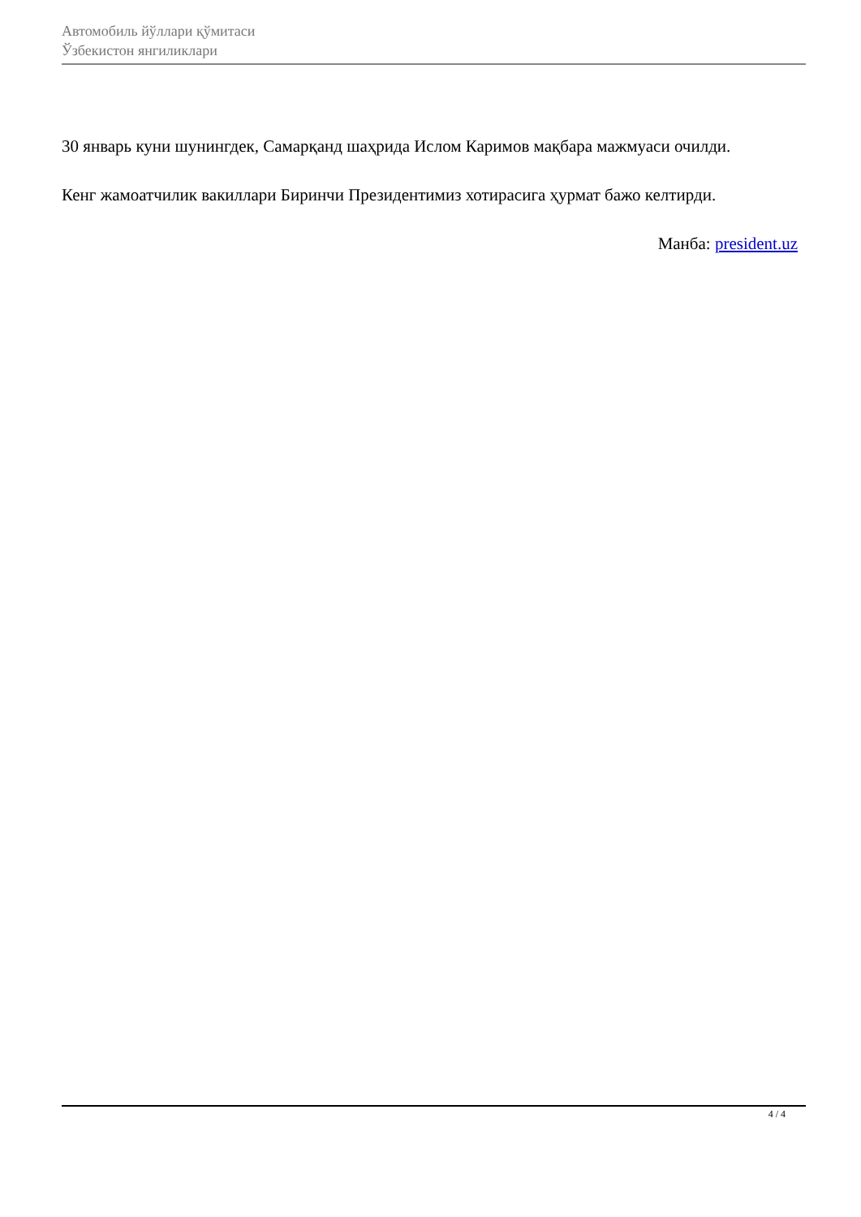Автомобиль йўллари қўмитаси
Ўзбекистон янгиликлари
30 январь куни шунингдек, Самарқанд шаҳрида Ислом Каримов мақбара мажмуаси очилди.
Кенг жамоатчилик вакиллари Биринчи Президентимиз хотирасига ҳурмат бажо келтирди.
Манба: president.uz
4 / 4